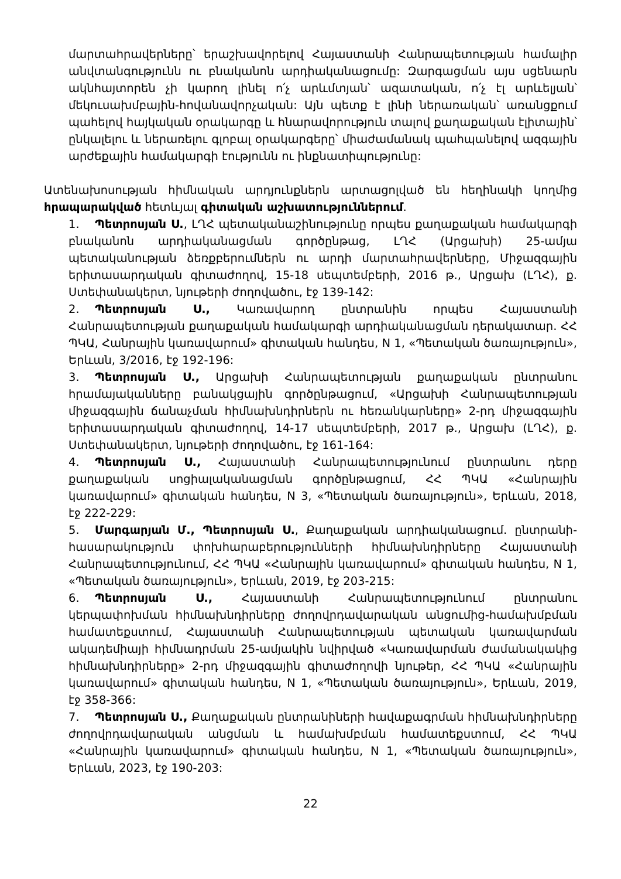մարտահրավերները՝ երաշխավորելով Հայաստանի Հանրապետության համալիր անվտանգությունն ու բնականոն արդիականացումը: Զարգացման այս սցենարն ակնհայտորեն չի կարող լինել ո՛չ արևմտյան՝ ազատական, ո՛չ էլ արևելյան՝ մեկուսախմբային-հովանավորչական: Այն պետք է լինի ներառական՝ առանցքում պահելով հայկական օրակարգը և հնարավորություն տալով քաղաքական էլիտային՝ ընկալելու և ներառելու գլոբալ օրակարգերը՝ միաժամանակ պահպանելով ազգային արժեքային համակարգի էությունն ու ինքնատիպությունը:
Ատենախոսության հիմնական արդյունքներն արտացոլված են հեղինակի կողմից հրապարակված հետևյալ գիտական աշխատություններում.
1. Պետրոսյան Ս., ԼՂՀ պետականաշինությունը որպես քաղաքական համակարգի բնականոն արդիականացման գործընթաց, ԼՂՀ (Արցախի) 25-ամյա պետականության ձեռքբերումներն ու արդի մարտահրավերները, Միջազգային երիտասարդական գիտաժողով, 15-18 սեպտեմբերի, 2016 թ., Արցախ (ԼՂՀ), ք. Ստեփանակերտ, նյութերի ժողովածու, էջ 139-142:
2. Պետրոսյան Ս., Կառավարող ընտրանին որպես Հայաստանի Հանրապետության քաղաքական համակարգի արդիականացման դերակատար. ՀՀ ՊԿԱ, Հանրային կառավարում» գիտական հանդես, N 1, «Պետական ծառայություն», Երևան, 3/2016, էջ 192-196:
3. Պետրոսյան Ս., Արցախի Հանրապետության քաղաքական ընտրանու հրամայականները բանակցային գործընթացում, «Արցախի Հանրապետության միջազգային ճանաչման հիմնախնդիրներն ու հեռանկարները» 2-րդ միջազգային երիտասարդական գիտաժողով, 14-17 սեպտեմբերի, 2017 թ., Արցախ (ԼՂՀ), ք. Ստեփանակերտ, նյութերի ժողովածու, էջ 161-164:
4. Պետրոսյան Ս., Հայաստանի Հանրապետությունում ընտրանու դերը քաղաքական սոցիալականացման գործընթացում, ՀՀ ՊԿԱ «Հանրային կառավարում» գիտական հանդես, N 3, «Պետական ծառայություն», Երևան, 2018, էջ 222-229:
5. Մարգարյան Մ., Պետրոսյան Ս., Քաղաքական արդիականացում. ընտրանի-հասարակություն փոխհարաբերությունների հիմնախնդիրները Հայաստանի Հանրապետությունում, ՀՀ ՊԿԱ «Հանրային կառավարում» գիտական հանդես, N 1, «Պետական ծառայություն», Երևան, 2019, էջ 203-215:
6. Պետրոսյան Ս., Հայաստանի Հանրապետությունում ընտրանու կերպափոխման հիմնախնդիրները ժողովրդավարական անցումից-համախմբման համատեքստում, Հայաստանի Հանրապետության պետական կառավարման ակադեմիայի հիմնադրման 25-ամյակին նվիրված «Կառավարման ժամանակակից հիմնախնդիրները» 2-րդ միջազգային գիտաժողովի նյութեր, ՀՀ ՊԿԱ «Հանրային կառավարում» գիտական հանդես, N 1, «Պետական ծառայություն», Երևան, 2019, էջ 358-366:
7. Պետրոսյան Ս., Քաղաքական ընտրանիների հավաքագրման հիմնախնդիրները ժողովրդավարական անցման և համախմբման համատեքստում, ՀՀ ՊԿԱ «Հանրային կառավարում» գիտական հանդես, N 1, «Պետական ծառայություն», Երևան, 2023, էջ 190-203:
22